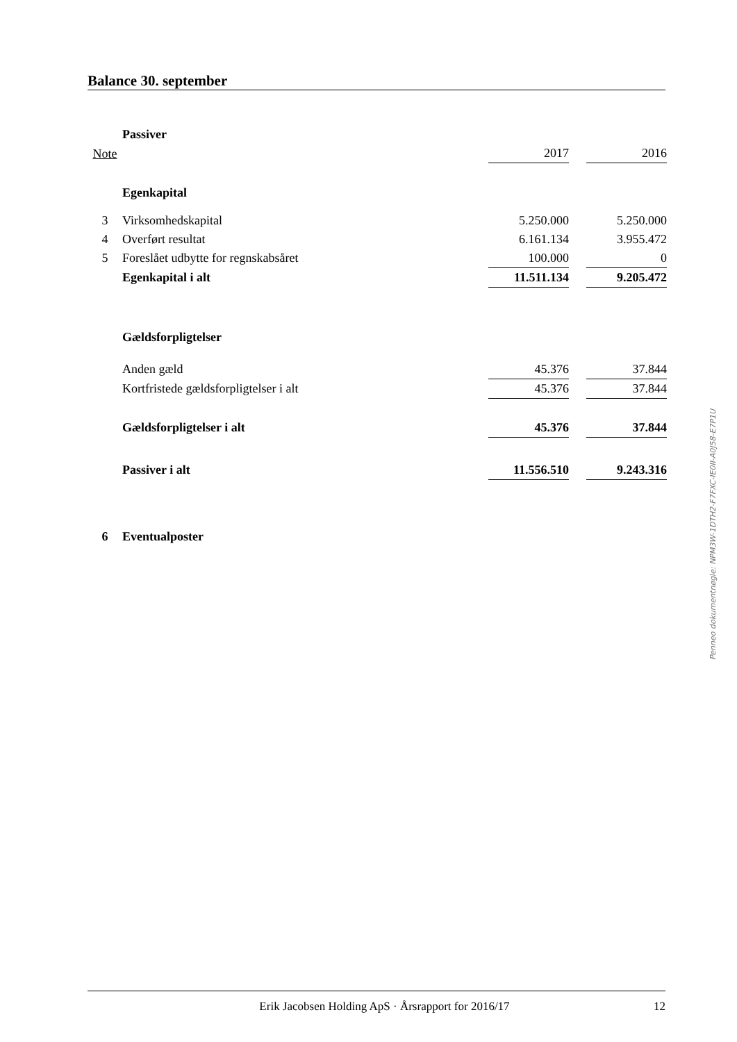Balance 30. september
| | Passiver | | | |
| Note | | 2017 | | 2016 |
| | Egenkapital | | | |
| 3 | Virksomhedskapital | 5.250.000 | | 5.250.000 |
| 4 | Overført resultat | 6.161.134 | | 3.955.472 |
| 5 | Foreslået udbytte for regnskabsåret | 100.000 | | 0 |
| | Egenkapital i alt | 11.511.134 | | 9.205.472 |
| | Gældsforpligtelser | | | |
| | Anden gæld | 45.376 | | 37.844 |
| | Kortfristede gældsforpligtelser i alt | 45.376 | | 37.844 |
| | Gældsforpligtelser i alt | 45.376 | | 37.844 |
| | Passiver i alt | 11.556.510 | | 9.243.316 |
| 6 | Eventualposter | | | |
Penneo dokumentnøgle: NPM3W-1DTH2-F7FXC-IE0II-A0J58-E7P1U
Erik Jacobsen Holding ApS · Årsrapport for 2016/17 12